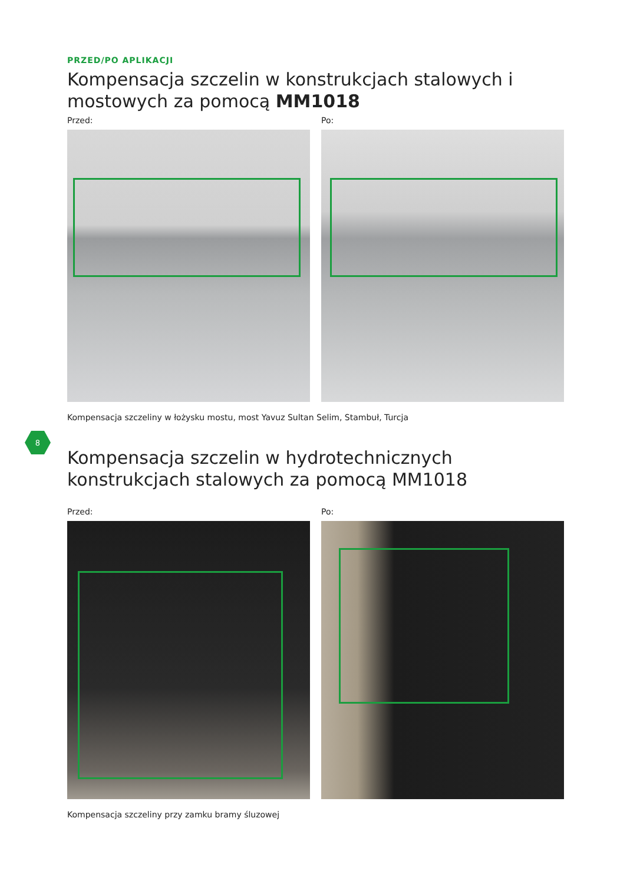PRZED/PO APLIKACJI
Kompensacja szczelin w konstrukcjach stalowych i mostowych za pomocą MM1018
Przed: Po:
Kompensacja szczeliny w łożysku mostu, most Yavuz Sultan Selim, Stambuł, Turcja
8
Kompensacja szczelin w hydrotechnicznych konstrukcjach stalowych za pomocą MM1018
Przed: Po:
Kompensacja szczeliny przy zamku bramy śluzowej